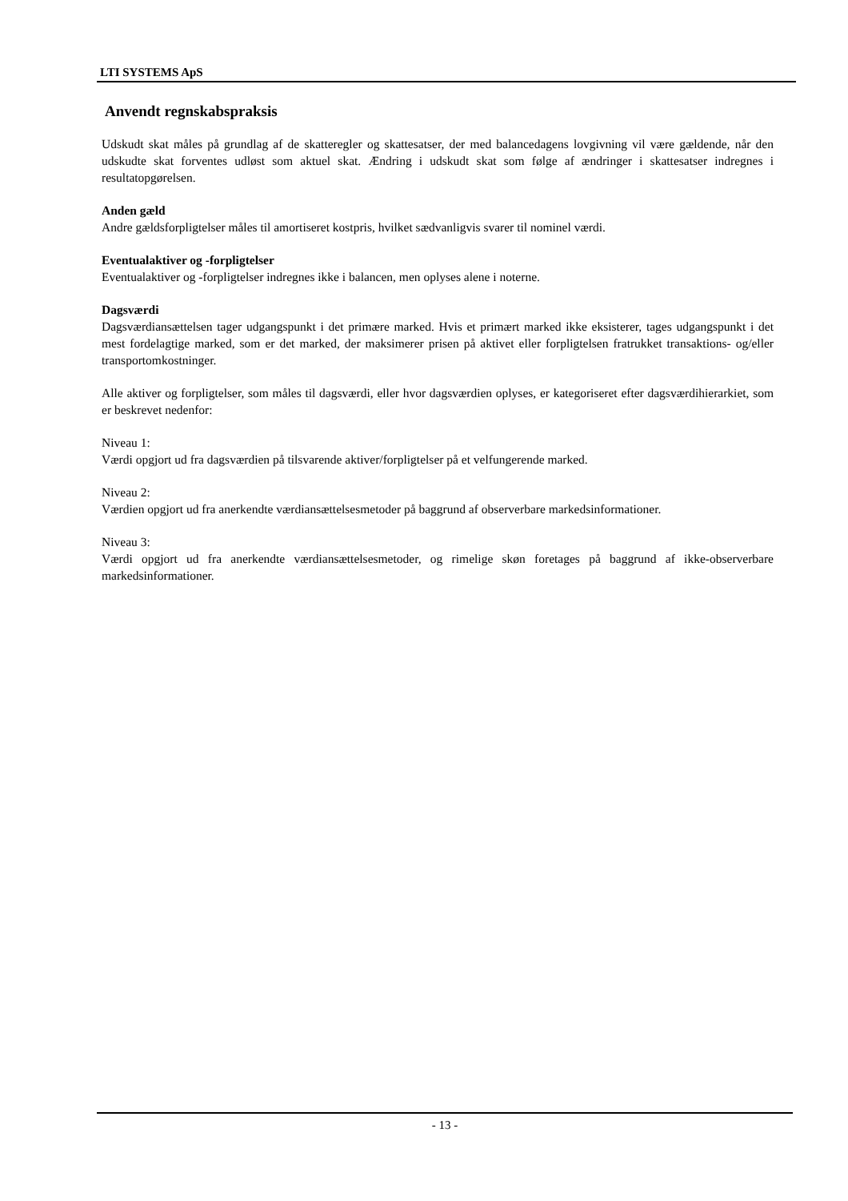LTI SYSTEMS ApS
Anvendt regnskabspraksis
Udskudt skat måles på grundlag af de skatteregler og skattesatser, der med balancedagens lovgivning vil være gældende, når den udskudte skat forventes udløst som aktuel skat. Ændring i udskudt skat som følge af ændringer i skattesatser indregnes i resultatopgørelsen.
Anden gæld
Andre gældsforpligtelser måles til amortiseret kostpris, hvilket sædvanligvis svarer til nominel værdi.
Eventualaktiver og -forpligtelser
Eventualaktiver og -forpligtelser indregnes ikke i balancen, men oplyses alene i noterne.
Dagsværdi
Dagsværdiansættelsen tager udgangspunkt i det primære marked. Hvis et primært marked ikke eksisterer, tages udgangspunkt i det mest fordelagtige marked, som er det marked, der maksimerer prisen på aktivet eller forpligtelsen fratrukket transaktions- og/eller transportomkostninger.
Alle aktiver og forpligtelser, som måles til dagsværdi, eller hvor dagsværdien oplyses, er kategoriseret efter dagsværdihierarkiet, som er beskrevet nedenfor:
Niveau 1:
Værdi opgjort ud fra dagsværdien på tilsvarende aktiver/forpligtelser på et velfungerende marked.
Niveau 2:
Værdien opgjort ud fra anerkendte værdiansættelsesmetoder på baggrund af observerbare markedsinformationer.
Niveau 3:
Værdi opgjort ud fra anerkendte værdiansættelsesmetoder, og rimelige skøn foretages på baggrund af ikke-observerbare markedsinformationer.
- 13 -